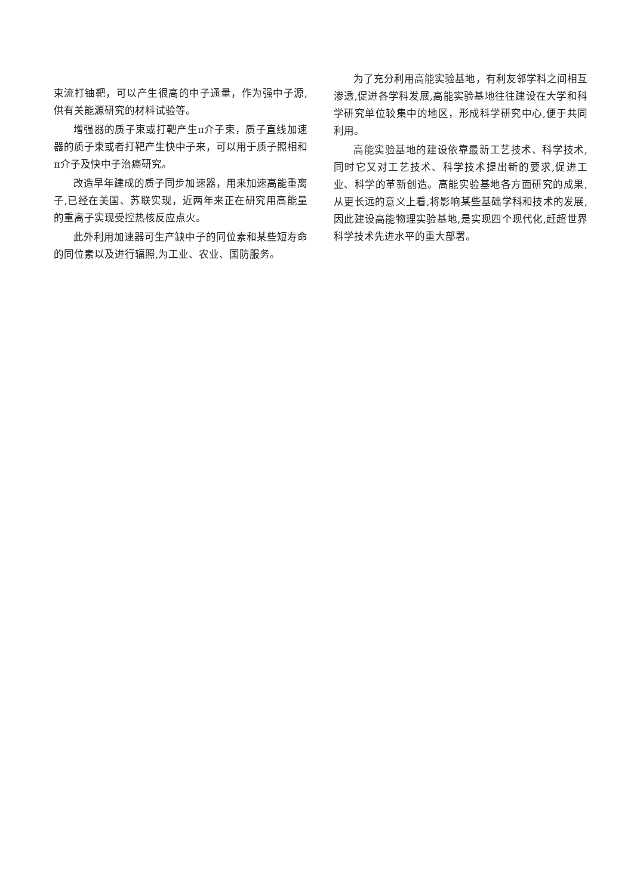束流打铀靶，可以产生很高的中子通量，作为强中子源,供有关能源研究的材料试验等。
增强器的质子束或打靶产生π介子束，质子直线加速器的质子束或者打靶产生快中子来，可以用于质子照相和π介子及快中子治癌研究。
改造早年建成的质子同步加速器，用来加速高能重离子,已经在美国、苏联实现，近两年来正在研究用高能量的重离子实现受控热核反应点火。
此外利用加速器可生产缺中子的同位素和某些短寿命的同位素以及进行辐照,为工业、农业、国防服务。
为了充分利用高能实验基地，有利友邻学科之间相互渗透,促进各学科发展,高能实验基地往往建设在大学和科学研究单位较集中的地区，形成科学研究中心,便于共同利用。
高能实验基地的建设依靠最新工艺技术、科学技术,同时它又对工艺技术、科学技术提出新的要求,促进工业、科学的革新创造。高能实验基地各方面研究的成果,从更长远的意义上看,将影响某些基础学科和技术的发展,因此建设高能物理实验基地,是实现四个现代化,赶超世界科学技术先进水平的重大部署。